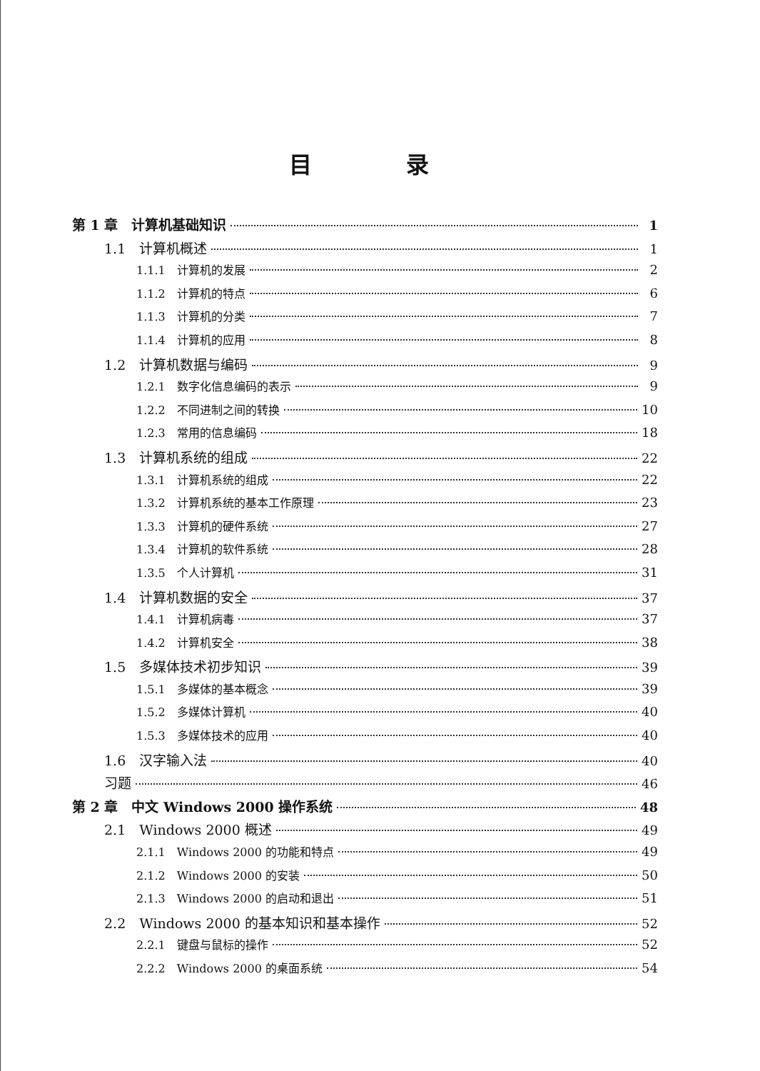目 录
第 1 章　计算机基础知识 1
1.1　计算机概述 1
1.1.1　计算机的发展 2
1.1.2　计算机的特点 6
1.1.3　计算机的分类 7
1.1.4　计算机的应用 8
1.2　计算机数据与编码 9
1.2.1　数字化信息编码的表示 9
1.2.2　不同进制之间的转换 10
1.2.3　常用的信息编码 18
1.3　计算机系统的组成 22
1.3.1　计算机系统的组成 22
1.3.2　计算机系统的基本工作原理 23
1.3.3　计算机的硬件系统 27
1.3.4　计算机的软件系统 28
1.3.5　个人计算机 31
1.4　计算机数据的安全 37
1.4.1　计算机病毒 37
1.4.2　计算机安全 38
1.5　多媒体技术初步知识 39
1.5.1　多媒体的基本概念 39
1.5.2　多媒体计算机 40
1.5.3　多媒体技术的应用 40
1.6　汉字输入法 40
习题 46
第 2 章　中文 Windows 2000 操作系统 48
2.1　Windows 2000 概述 49
2.1.1　Windows 2000 的功能和特点 49
2.1.2　Windows 2000 的安装 50
2.1.3　Windows 2000 的启动和退出 51
2.2　Windows 2000 的基本知识和基本操作 52
2.2.1　键盘与鼠标的操作 52
2.2.2　Windows 2000 的桌面系统 54